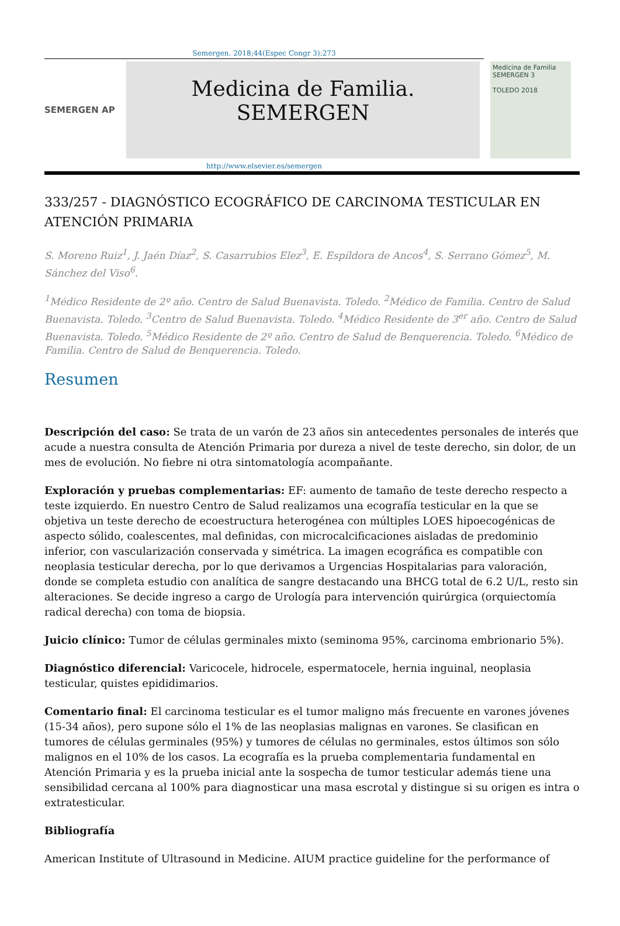Semergen. 2018;44(Espec Congr 3):273
SEMERGEN AP
Medicina de Familia. SEMERGEN
Medicina de Familia SEMERGEN 3
TOLEDO 2018
http://www.elsevier.es/semergen
333/257 - DIAGNÓSTICO ECOGRÁFICO DE CARCINOMA TESTICULAR EN ATENCIÓN PRIMARIA
S. Moreno Ruiz<sup>1</sup>, J. Jaén Díaz<sup>2</sup>, S. Casarrubios Elez<sup>3</sup>, E. Espíldora de Ancos<sup>4</sup>, S. Serrano Gómez<sup>5</sup>, M. Sánchez del Viso<sup>6</sup>.
<sup>1</sup> Médico Residente de 2º año. Centro de Salud Buenavista. Toledo. <sup>2</sup>Médico de Familia. Centro de Salud Buenavista. Toledo. <sup>3</sup>Centro de Salud Buenavista. Toledo. <sup>4</sup>Médico Residente de 3<sup>er</sup> año. Centro de Salud Buenavista. Toledo. <sup>5</sup>Médico Residente de 2º año. Centro de Salud de Benquerencia. Toledo. <sup>6</sup>Médico de Familia. Centro de Salud de Benquerencia. Toledo.
Resumen
Descripción del caso: Se trata de un varón de 23 años sin antecedentes personales de interés que acude a nuestra consulta de Atención Primaria por dureza a nivel de teste derecho, sin dolor, de un mes de evolución. No fiebre ni otra sintomatología acompañante.
Exploración y pruebas complementarias: EF: aumento de tamaño de teste derecho respecto a teste izquierdo. En nuestro Centro de Salud realizamos una ecografía testicular en la que se objetiva un teste derecho de ecoestructura heterogénea con múltiples LOES hipoecogénicas de aspecto sólido, coalescentes, mal definidas, con microcalcificaciones aisladas de predominio inferior, con vascularización conservada y simétrica. La imagen ecográfica es compatible con neoplasia testicular derecha, por lo que derivamos a Urgencias Hospitalarias para valoración, donde se completa estudio con analítica de sangre destacando una BHCG total de 6.2 U/L, resto sin alteraciones. Se decide ingreso a cargo de Urología para intervención quirúrgica (orquiectomía radical derecha) con toma de biopsia.
Juicio clínico: Tumor de células germinales mixto (seminoma 95%, carcinoma embrionario 5%).
Diagnóstico diferencial: Varicocele, hidrocele, espermatocele, hernia inguinal, neoplasia testicular, quistes epididimarios.
Comentario final: El carcinoma testicular es el tumor maligno más frecuente en varones jóvenes (15-34 años), pero supone sólo el 1% de las neoplasias malignas en varones. Se clasifican en tumores de células germinales (95%) y tumores de células no germinales, estos últimos son sólo malignos en el 10% de los casos. La ecografía es la prueba complementaria fundamental en Atención Primaria y es la prueba inicial ante la sospecha de tumor testicular además tiene una sensibilidad cercana al 100% para diagnosticar una masa escrotal y distingue si su origen es intra o extratesticular.
Bibliografía
American Institute of Ultrasound in Medicine. AIUM practice guideline for the performance of